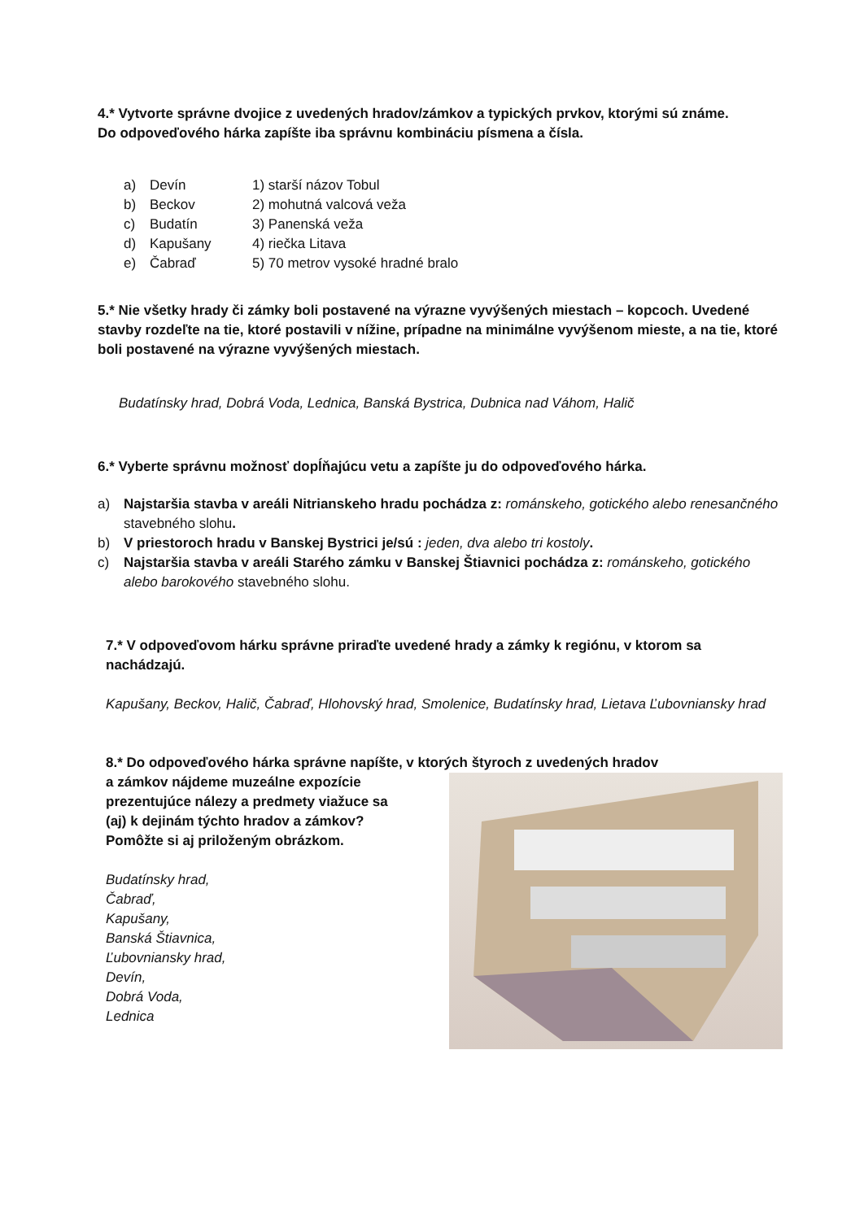4.* Vytvorte správne dvojice z uvedených hradov/zámkov a typických prvkov, ktorými sú známe.
Do odpoveďového hárka zapíšte iba správnu kombináciu písmena a čísla.
a) Devín 1) starší názov Tobul
b) Beckov 2) mohutná valcová veža
c) Budatín 3) Panenská veža
d) Kapušany 4) riečka Litava
e) Čabraď 5) 70 metrov vysoké hradné bralo
5.* Nie všetky hrady či zámky boli postavené na výrazne vyvýšených miestach – kopcoch. Uvedené stavby rozdeľte na tie, ktoré postavili v nížine, prípadne na minimálne vyvýšenom mieste, a na tie, ktoré boli postavené na výrazne vyvýšených miestach.
Budatínsky hrad, Dobrá Voda, Lednica, Banská Bystrica, Dubnica nad Váhom, Halič
6.* Vyberte správnu možnosť dopĺňajúcu vetu a zapíšte ju do odpoveďového hárka.
a) Najstaršia stavba v areáli Nitrianskeho hradu pochádza z: románskeho, gotického alebo renesančného stavebného slohu.
b) V priestoroch hradu v Banskej Bystrici je/sú : jeden, dva alebo tri kostoly.
c) Najstaršia stavba v areáli Starého zámku v Banskej Štiavnici pochádza z: románskeho, gotického alebo barokového stavebného slohu.
7.* V odpoveďovom hárku správne priraďte uvedené hrady a zámky k regiónu, v ktorom sa nachádzajú.
Kapušany, Beckov, Halič, Čabraď, Hlohovský hrad, Smolenice, Budatínsky hrad, Lietava Ľubovniansky hrad
8.* Do odpoveďového hárka správne napíšte, v ktorých štyroch z uvedených hradov
a zámkov nájdeme muzeálne expozície
prezentujúce nálezy a predmety viažuce sa
(aj) k dejinám týchto hradov a zámkov?
Pomôžte si aj priloženým obrázkom.
Budatínsky hrad,
Čabraď,
Kapušany,
Banská Štiavnica,
Ľubovniansky hrad,
Devín,
Dobrá Voda,
Lednica